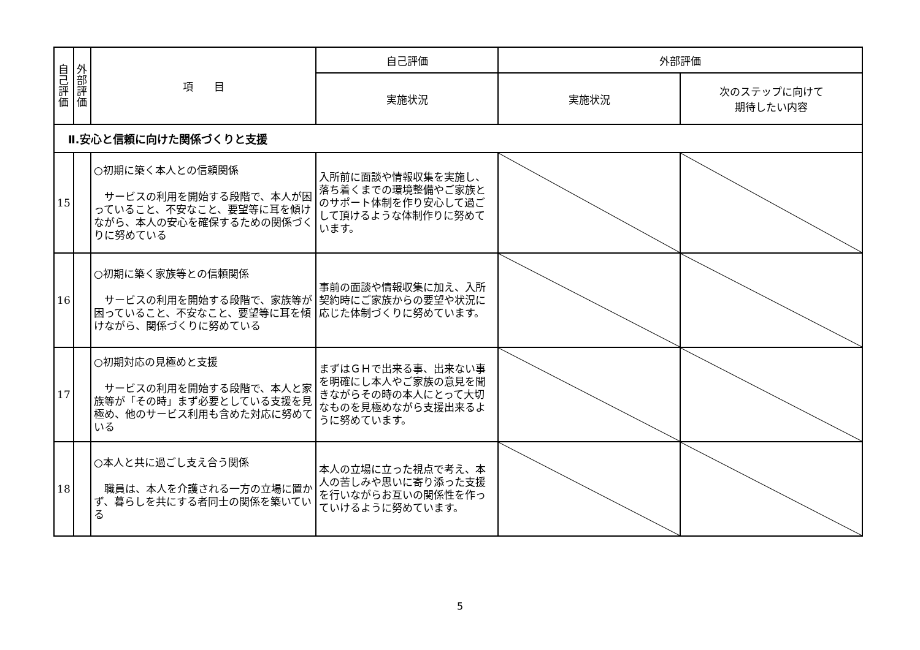| 自 己 評 価 | 外 部 評 価 | 項 目 | 自己評価 | 外部評価 | |
| --- | --- | --- | --- | --- | --- |
| | | | 実施状況 | 実施状況 | 次のステップに向けて 期待したい内容 |
| Ⅱ.安心と信頼に向けた関係づくりと支援 | | | | | |
| 15 | | ○初期に築く本人との信頼関係 サービスの利用を開始する段階で、本人が困っていること、不安なこと、要望等に耳を傾けながら、本人の安心を確保するための関係づくりに努めている | 入所前に面談や情報収集を実施し、落ち着くまでの環境整備やご家族とのサポート体制を作り安心して過ごして頂けるような体制作りに努めています。 | | |
| 16 | | ○初期に築く家族等との信頼関係 サービスの利用を開始する段階で、家族等が困っていること、不安なこと、要望等に耳を傾けながら、関係づくりに努めている | 事前の面談や情報収集に加え、入所契約時にご家族からの要望や状況に応じた体制づくりに努めています。 | | |
| 17 | | ○初期対応の見極めと支援 サービスの利用を開始する段階で、本人と家族等が「その時」まず必要としている支援を見極め、他のサービス利用も含めた対応に努めている | まずはＧＨで出来る事、出来ない事を明確にし本人やご家族の意見を聞きながらその時の本人にとって大切なものを見極めながら支援出来るように努めています。 | | |
| 18 | | ○本人と共に過ごし支え合う関係 職員は、本人を介護される一方の立場に置かず、暮らしを共にする者同士の関係を築いている | 本人の立場に立った視点で考え、本人の苦しみや思いに寄り添った支援を行いながらお互いの関係性を作っていけるように努めています。 | | |
5